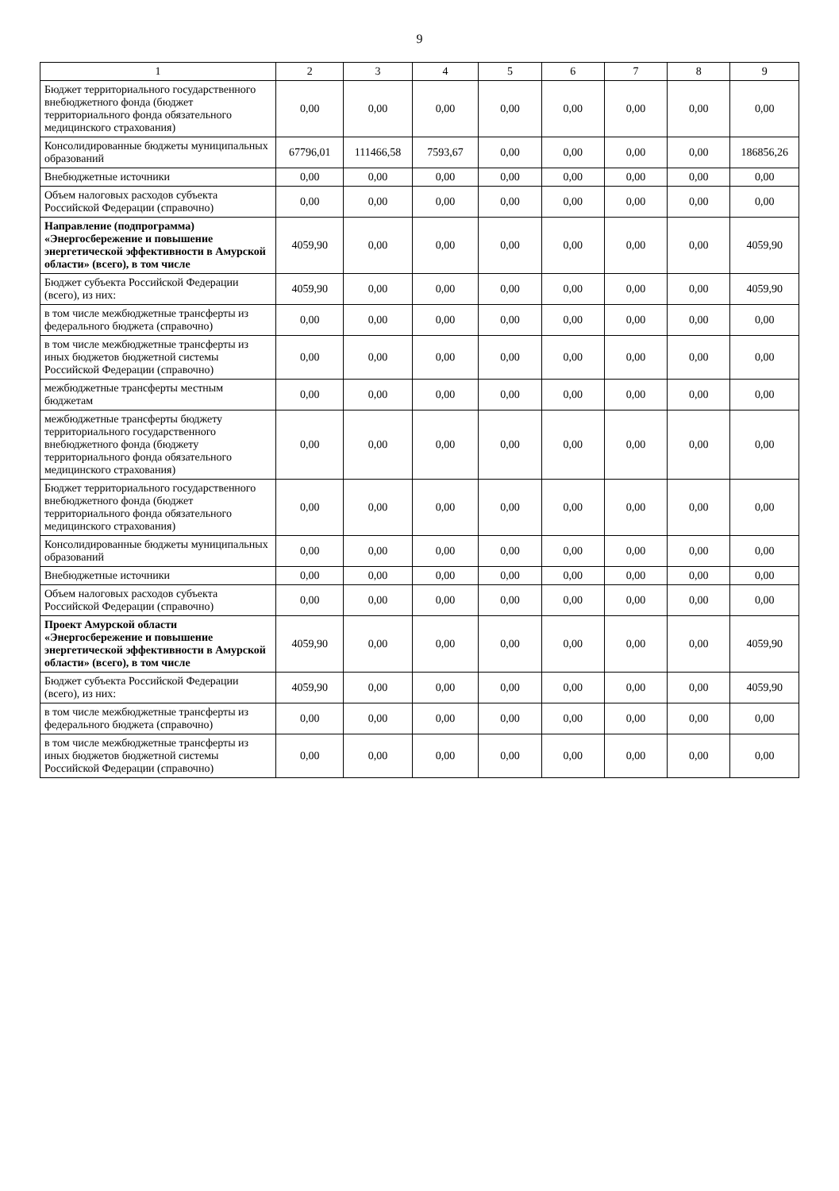9
| 1 | 2 | 3 | 4 | 5 | 6 | 7 | 8 | 9 |
| --- | --- | --- | --- | --- | --- | --- | --- | --- |
| Бюджет территориального государственного внебюджетного фонда (бюджет территориального фонда обязательного медицинского страхования) | 0,00 | 0,00 | 0,00 | 0,00 | 0,00 | 0,00 | 0,00 | 0,00 |
| Консолидированные бюджеты муниципальных образований | 67796,01 | 111466,58 | 7593,67 | 0,00 | 0,00 | 0,00 | 0,00 | 186856,26 |
| Внебюджетные источники | 0,00 | 0,00 | 0,00 | 0,00 | 0,00 | 0,00 | 0,00 | 0,00 |
| Объем налоговых расходов субъекта Российской Федерации (справочно) | 0,00 | 0,00 | 0,00 | 0,00 | 0,00 | 0,00 | 0,00 | 0,00 |
| Направление (подпрограмма) «Энергосбережение и повышение энергетической эффективности в Амурской области» (всего), в том числе | 4059,90 | 0,00 | 0,00 | 0,00 | 0,00 | 0,00 | 0,00 | 4059,90 |
| Бюджет субъекта Российской Федерации (всего), из них: | 4059,90 | 0,00 | 0,00 | 0,00 | 0,00 | 0,00 | 0,00 | 4059,90 |
| в том числе межбюджетные трансферты из федерального бюджета (справочно) | 0,00 | 0,00 | 0,00 | 0,00 | 0,00 | 0,00 | 0,00 | 0,00 |
| в том числе межбюджетные трансферты из иных бюджетов бюджетной системы Российской Федерации (справочно) | 0,00 | 0,00 | 0,00 | 0,00 | 0,00 | 0,00 | 0,00 | 0,00 |
| межбюджетные трансферты местным бюджетам | 0,00 | 0,00 | 0,00 | 0,00 | 0,00 | 0,00 | 0,00 | 0,00 |
| межбюджетные трансферты бюджету территориального государственного внебюджетного фонда (бюджету территориального фонда обязательного медицинского страхования) | 0,00 | 0,00 | 0,00 | 0,00 | 0,00 | 0,00 | 0,00 | 0,00 |
| Бюджет территориального государственного внебюджетного фонда (бюджет территориального фонда обязательного медицинского страхования) | 0,00 | 0,00 | 0,00 | 0,00 | 0,00 | 0,00 | 0,00 | 0,00 |
| Консолидированные бюджеты муниципальных образований | 0,00 | 0,00 | 0,00 | 0,00 | 0,00 | 0,00 | 0,00 | 0,00 |
| Внебюджетные источники | 0,00 | 0,00 | 0,00 | 0,00 | 0,00 | 0,00 | 0,00 | 0,00 |
| Объем налоговых расходов субъекта Российской Федерации (справочно) | 0,00 | 0,00 | 0,00 | 0,00 | 0,00 | 0,00 | 0,00 | 0,00 |
| Проект Амурской области «Энергосбережение и повышение энергетической эффективности в Амурской области» (всего), в том числе | 4059,90 | 0,00 | 0,00 | 0,00 | 0,00 | 0,00 | 0,00 | 4059,90 |
| Бюджет субъекта Российской Федерации (всего), из них: | 4059,90 | 0,00 | 0,00 | 0,00 | 0,00 | 0,00 | 0,00 | 4059,90 |
| в том числе межбюджетные трансферты из федерального бюджета (справочно) | 0,00 | 0,00 | 0,00 | 0,00 | 0,00 | 0,00 | 0,00 | 0,00 |
| в том числе межбюджетные трансферты из иных бюджетов бюджетной системы Российской Федерации (справочно) | 0,00 | 0,00 | 0,00 | 0,00 | 0,00 | 0,00 | 0,00 | 0,00 |